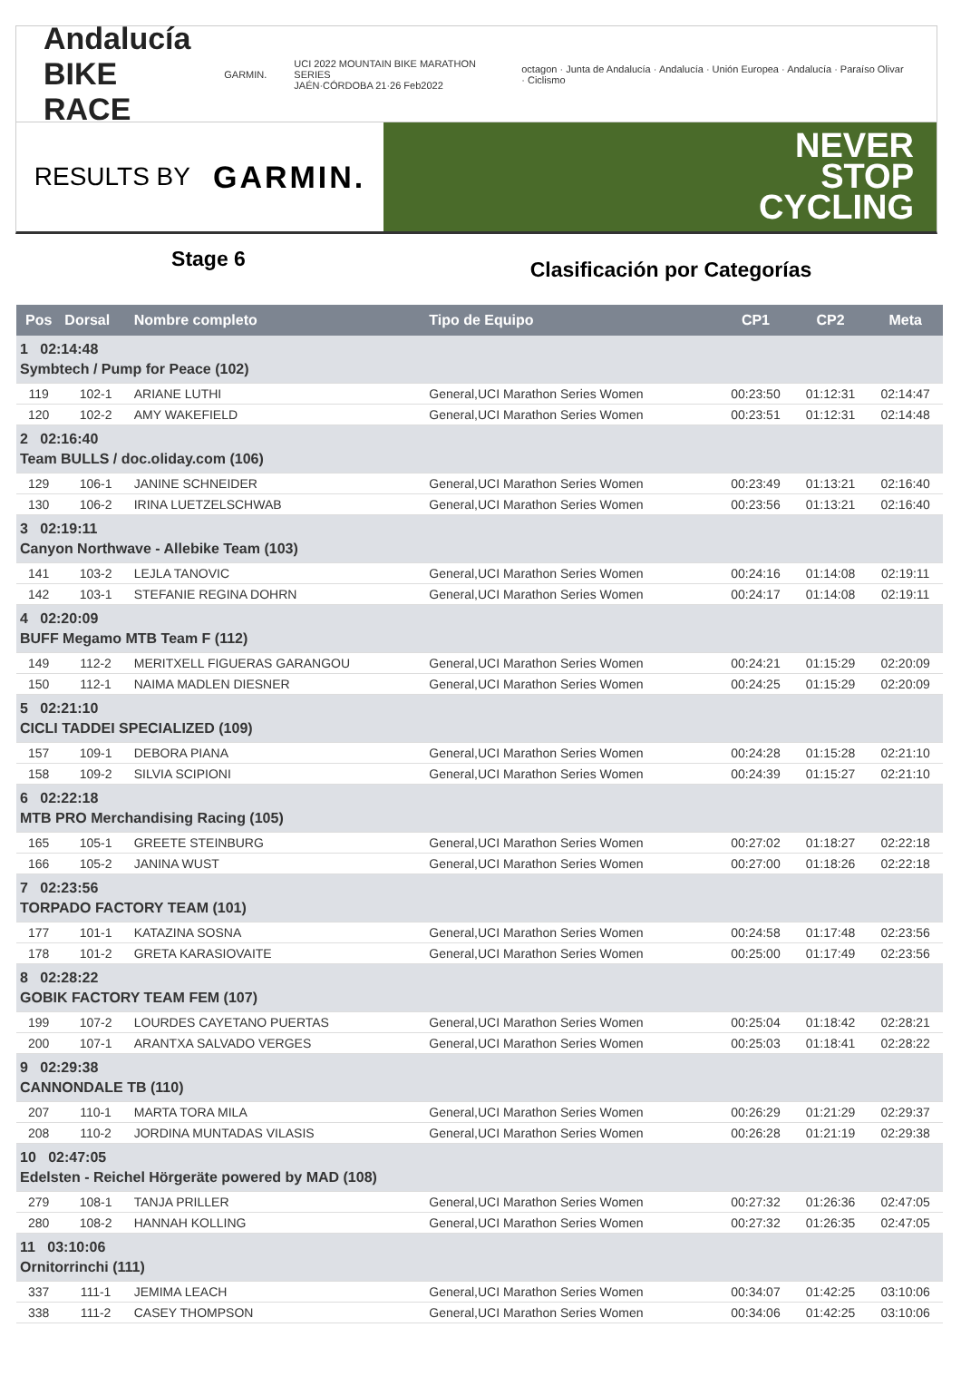Andalucía
BIKE RACE
GARMIN.
UCI 2022 MOUNTAIN BIKE MARATHON SERIES
JAÉN·CÓRDOBA 21·26 Feb2022
octagon · Junta de Andalucía · Andalucía · Unión Europea · Andalucía · Paraíso Olivar · Ciclismo
RESULTS BY GARMIN.
NEVER
STOP
CYCLING
Stage 6
Clasificación por Categorías
| Pos | Dorsal | Nombre completo | Tipo de Equipo | CP1 | CP2 | Meta |
| --- | --- | --- | --- | --- | --- | --- |
| 1 02:14:48 Symbtech / Pump for Peace (102) | | | | | | |
| 119 | 102-1 | ARIANE LUTHI | General,UCI Marathon Series Women | 00:23:50 | 01:12:31 | 02:14:47 |
| 120 | 102-2 | AMY WAKEFIELD | General,UCI Marathon Series Women | 00:23:51 | 01:12:31 | 02:14:48 |
| 2 02:16:40 Team BULLS / doc.oliday.com (106) | | | | | | |
| 129 | 106-1 | JANINE SCHNEIDER | General,UCI Marathon Series Women | 00:23:49 | 01:13:21 | 02:16:40 |
| 130 | 106-2 | IRINA LUETZELSCHWAB | General,UCI Marathon Series Women | 00:23:56 | 01:13:21 | 02:16:40 |
| 3 02:19:11 Canyon Northwave - Allebike Team (103) | | | | | | |
| 141 | 103-2 | LEJLA TANOVIC | General,UCI Marathon Series Women | 00:24:16 | 01:14:08 | 02:19:11 |
| 142 | 103-1 | STEFANIE REGINA DOHRN | General,UCI Marathon Series Women | 00:24:17 | 01:14:08 | 02:19:11 |
| 4 02:20:09 BUFF Megamo MTB Team F (112) | | | | | | |
| 149 | 112-2 | MERITXELL FIGUERAS GARANGOU | General,UCI Marathon Series Women | 00:24:21 | 01:15:29 | 02:20:09 |
| 150 | 112-1 | NAIMA MADLEN DIESNER | General,UCI Marathon Series Women | 00:24:25 | 01:15:29 | 02:20:09 |
| 5 02:21:10 CICLI TADDEI SPECIALIZED (109) | | | | | | |
| 157 | 109-1 | DEBORA PIANA | General,UCI Marathon Series Women | 00:24:28 | 01:15:28 | 02:21:10 |
| 158 | 109-2 | SILVIA SCIPIONI | General,UCI Marathon Series Women | 00:24:39 | 01:15:27 | 02:21:10 |
| 6 02:22:18 MTB PRO Merchandising Racing (105) | | | | | | |
| 165 | 105-1 | GREETE STEINBURG | General,UCI Marathon Series Women | 00:27:02 | 01:18:27 | 02:22:18 |
| 166 | 105-2 | JANINA WUST | General,UCI Marathon Series Women | 00:27:00 | 01:18:26 | 02:22:18 |
| 7 02:23:56 TORPADO FACTORY TEAM (101) | | | | | | |
| 177 | 101-1 | KATAZINA SOSNA | General,UCI Marathon Series Women | 00:24:58 | 01:17:48 | 02:23:56 |
| 178 | 101-2 | GRETA KARASIOVAITE | General,UCI Marathon Series Women | 00:25:00 | 01:17:49 | 02:23:56 |
| 8 02:28:22 GOBIK FACTORY TEAM FEM (107) | | | | | | |
| 199 | 107-2 | LOURDES CAYETANO PUERTAS | General,UCI Marathon Series Women | 00:25:04 | 01:18:42 | 02:28:21 |
| 200 | 107-1 | ARANTXA SALVADO VERGES | General,UCI Marathon Series Women | 00:25:03 | 01:18:41 | 02:28:22 |
| 9 02:29:38 CANNONDALE TB (110) | | | | | | |
| 207 | 110-1 | MARTA TORA MILA | General,UCI Marathon Series Women | 00:26:29 | 01:21:29 | 02:29:37 |
| 208 | 110-2 | JORDINA MUNTADAS VILASIS | General,UCI Marathon Series Women | 00:26:28 | 01:21:19 | 02:29:38 |
| 10 02:47:05 Edelsten - Reichel Hörgeräte powered by MAD (108) | | | | | | |
| 279 | 108-1 | TANJA PRILLER | General,UCI Marathon Series Women | 00:27:32 | 01:26:36 | 02:47:05 |
| 280 | 108-2 | HANNAH KOLLING | General,UCI Marathon Series Women | 00:27:32 | 01:26:35 | 02:47:05 |
| 11 03:10:06 Ornitorrinchi (111) | | | | | | |
| 337 | 111-1 | JEMIMA LEACH | General,UCI Marathon Series Women | 00:34:07 | 01:42:25 | 03:10:06 |
| 338 | 111-2 | CASEY THOMPSON | General,UCI Marathon Series Women | 00:34:06 | 01:42:25 | 03:10:06 |